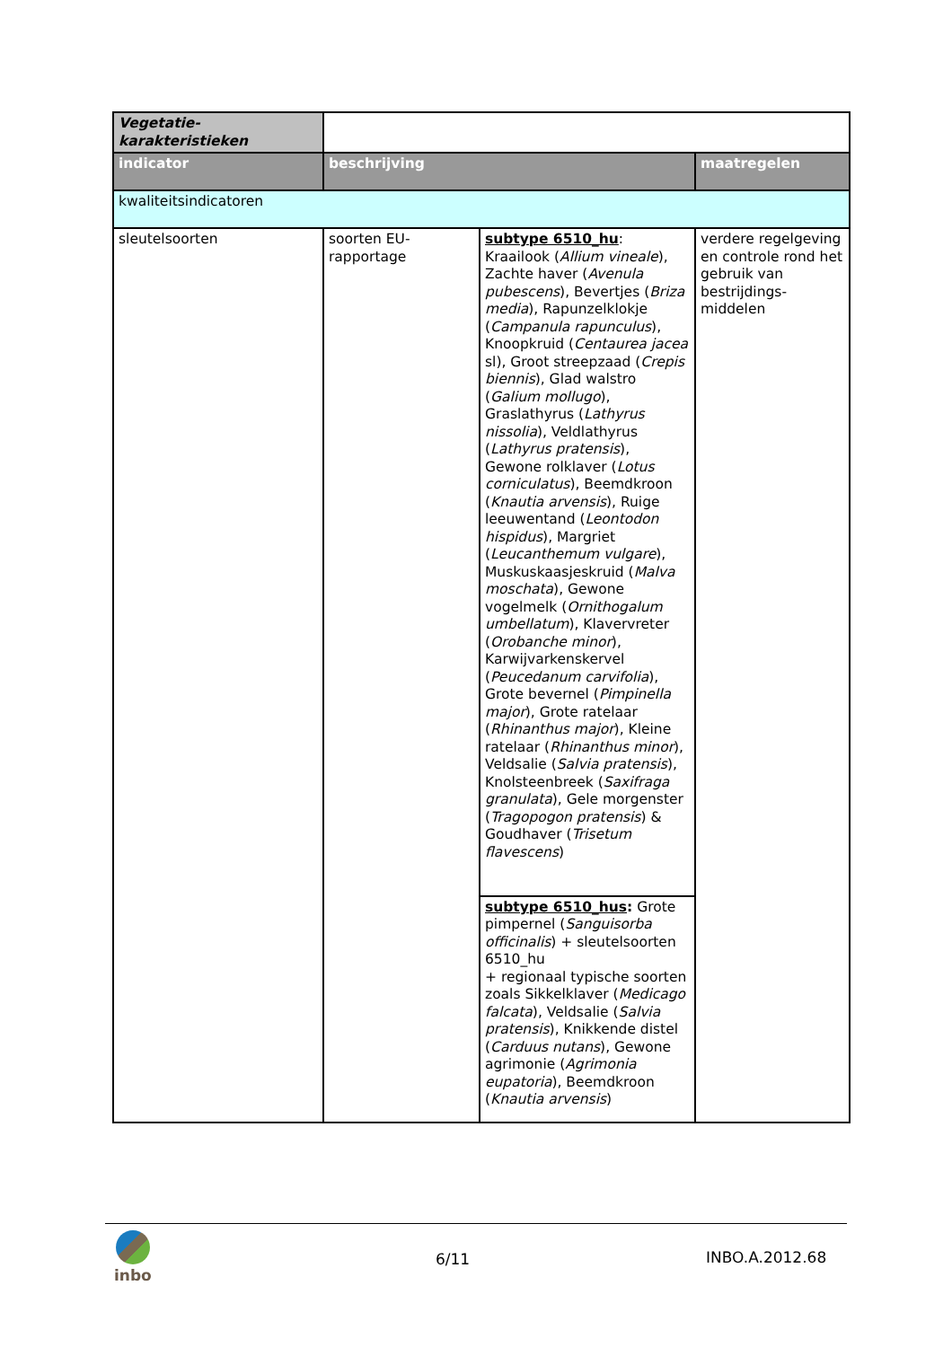| Vegetatie- karakteristieken | | | |
| indicator | beschrijving | | maatregelen |
| kwaliteitsindicatoren | | | |
| sleutelsoorten | soorten EU-rapportage | subtype 6510_hu : Kraailook ( Allium vineale ), Zachte haver ( Avenula pubescens ), Bevertjes ( Briza media ), Rapunzelklokje ( Campanula rapunculus ), Knoopkruid ( Centaurea jacea sl), Groot streepzaad ( Crepis biennis ), Glad walstro ( Galium mollugo ), Graslathyrus ( Lathyrus nissolia ), Veldlathyrus ( Lathyrus pratensis ), Gewone rolklaver ( Lotus corniculatus ), Beemdkroon ( Knautia arvensis ), Ruige leeuwentand ( Leontodon hispidus ), Margriet ( Leucanthemum vulgare ), Muskuskaasjeskruid ( Malva moschata ), Gewone vogelmelk ( Ornithogalum umbellatum ), Klavervreter ( Orobanche minor ), Karwijvarkenskervel ( Peucedanum carvifolia ), Grote bevernel ( Pimpinella major ), Grote ratelaar ( Rhinanthus major ), Kleine ratelaar ( Rhinanthus minor ), Veldsalie ( Salvia pratensis ), Knolsteenbreek ( Saxifraga granulata ), Gele morgenster ( Tragopogon pratensis ) & Goudhaver ( Trisetum flavescens ) | verdere regelgeving en controle rond het gebruik van bestrijdings-middelen |
| | | subtype 6510_hus : Grote pimpernel ( Sanguisorba officinalis ) + sleutelsoorten 6510_hu + regionaal typische soorten zoals Sikkelklaver ( Medicago falcata ), Veldsalie ( Salvia pratensis ), Knikkende distel ( Carduus nutans ), Gewone agrimonie ( Agrimonia eupatoria ), Beemdkroon ( Knautia arvensis ) | |
inbo
6/11 INBO.A.2012.68